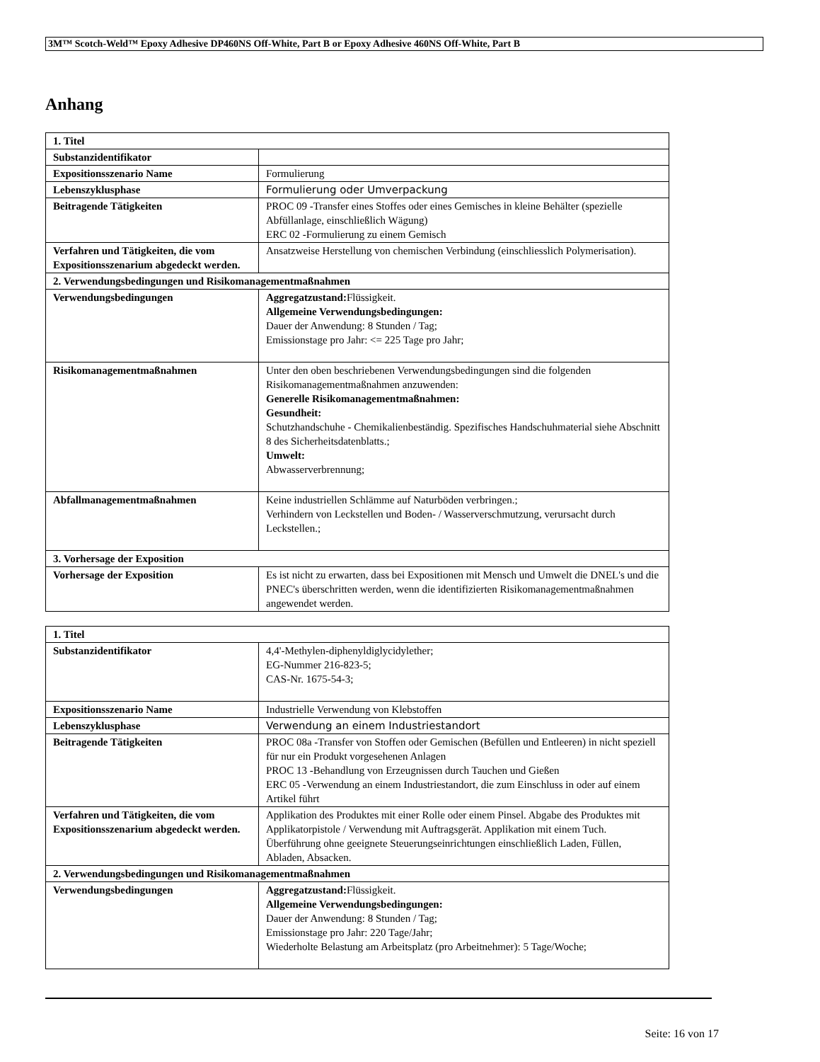3M™ Scotch-Weld™ Epoxy Adhesive DP460NS Off-White, Part B or Epoxy Adhesive 460NS Off-White, Part B
Anhang
| 1. Titel | |
| Substanzidentifikator | |
| Expositionsszenario Name | Formulierung |
| Lebenszyklusphase | Formulierung oder Umverpackung |
| Beitragende Tätigkeiten | PROC 09 -Transfer eines Stoffes oder eines Gemisches in kleine Behälter (spezielle Abfüllanlage, einschließlich Wägung) ERC 02 -Formulierung zu einem Gemisch |
| Verfahren und Tätigkeiten, die vom Expositionsszenarium abgedeckt werden. | Ansatzweise Herstellung von chemischen Verbindung (einschliesslich Polymerisation). |
| 2. Verwendungsbedingungen und Risikomanagementmaßnahmen | |
| Verwendungsbedingungen | Aggregatzustand: Flüssigkeit. Allgemeine Verwendungsbedingungen: Dauer der Anwendung: 8 Stunden / Tag; Emissionstage pro Jahr: <= 225 Tage pro Jahr; |
| Risikomanagementmaßnahmen | Unter den oben beschriebenen Verwendungsbedingungen sind die folgenden Risikomanagementmaßnahmen anzuwenden: Generelle Risikomanagementmaßnahmen: Gesundheit: Schutzhandschuhe - Chemikalienbeständig. Spezifisches Handschuhmaterial siehe Abschnitt 8 des Sicherheitsdatenblatts.; Umwelt: Abwasserverbrennung; |
| Abfallmanagementmaßnahmen | Keine industriellen Schlämme auf Naturböden verbringen.; Verhindern von Leckstellen und Boden- / Wasserverschmutzung, verursacht durch Leckstellen.; |
| 3. Vorhersage der Exposition | |
| Vorhersage der Exposition | Es ist nicht zu erwarten, dass bei Expositionen mit Mensch und Umwelt die DNEL's und die PNEC's überschritten werden, wenn die identifizierten Risikomanagementmaßnahmen angewendet werden. |
| 1. Titel | |
| Substanzidentifikator | 4,4'-Methylen-diphenyldiglycidylether; EG-Nummer 216-823-5; CAS-Nr. 1675-54-3; |
| Expositionsszenario Name | Industrielle Verwendung von Klebstoffen |
| Lebenszyklusphase | Verwendung an einem Industriestandort |
| Beitragende Tätigkeiten | PROC 08a -Transfer von Stoffen oder Gemischen (Befüllen und Entleeren) in nicht speziell für nur ein Produkt vorgesehenen Anlagen PROC 13 -Behandlung von Erzeugnissen durch Tauchen und Gießen ERC 05 -Verwendung an einem Industriestandort, die zum Einschluss in oder auf einem Artikel führt |
| Verfahren und Tätigkeiten, die vom Expositionsszenarium abgedeckt werden. | Applikation des Produktes mit einer Rolle oder einem Pinsel. Abgabe des Produktes mit Applikatorpistole / Verwendung mit Auftragsgerät. Applikation mit einem Tuch. Überführung ohne geeignete Steuerungseinrichtungen einschließlich Laden, Füllen, Abladen, Absacken. |
| 2. Verwendungsbedingungen und Risikomanagementmaßnahmen | |
| Verwendungsbedingungen | Aggregatzustand: Flüssigkeit. Allgemeine Verwendungsbedingungen: Dauer der Anwendung: 8 Stunden / Tag; Emissionstage pro Jahr: 220 Tage/Jahr; Wiederholte Belastung am Arbeitsplatz (pro Arbeitnehmer): 5 Tage/Woche; |
Seite: 16 von 17